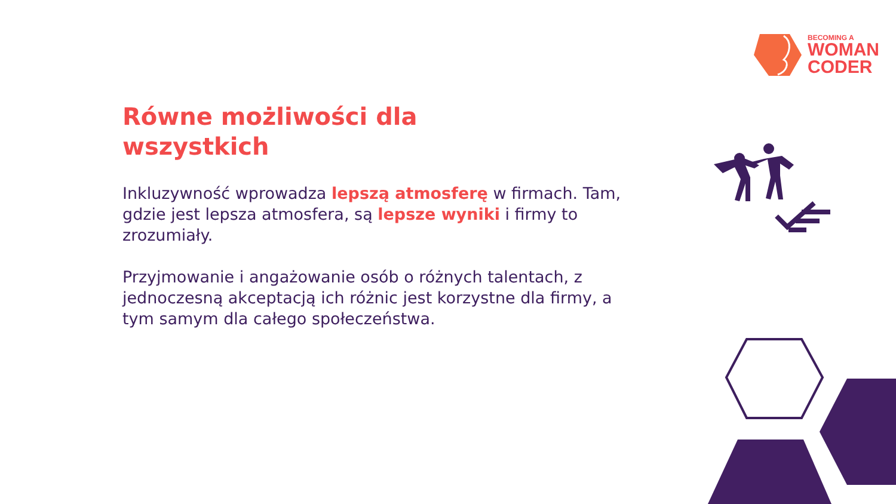BECOMING A
WOMAN
CODER
Równe możliwości dla
wszystkich
Inkluzywność wprowadza lepszą atmosferę w firmach. Tam, gdzie jest lepsza atmosfera, są lepsze wyniki i firmy to zrozumiały.
Przyjmowanie i angażowanie osób o różnych talentach, z jednoczesną akceptacją ich różnic jest korzystne dla firmy, a tym samym dla całego społeczeństwa.